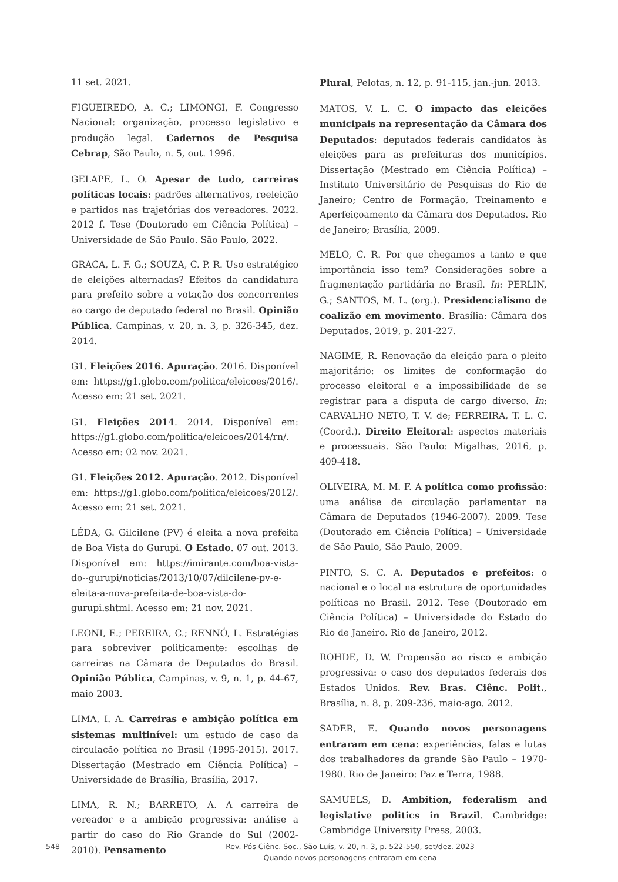11 set. 2021.
FIGUEIREDO, A. C.; LIMONGI, F. Congresso Nacional: organização, processo legislativo e produção legal. Cadernos de Pesquisa Cebrap, São Paulo, n. 5, out. 1996.
GELAPE, L. O. Apesar de tudo, carreiras políticas locais: padrões alternativos, reeleição e partidos nas trajetórias dos vereadores. 2022. 2012 f. Tese (Doutorado em Ciência Política) – Universidade de São Paulo. São Paulo, 2022.
GRAÇA, L. F. G.; SOUZA, C. P. R. Uso estratégico de eleições alternadas? Efeitos da candidatura para prefeito sobre a votação dos concorrentes ao cargo de deputado federal no Brasil. Opinião Pública, Campinas, v. 20, n. 3, p. 326-345, dez. 2014.
G1. Eleições 2016. Apuração. 2016. Disponível em: https://g1.globo.com/politica/eleicoes/2016/. Acesso em: 21 set. 2021.
G1. Eleições 2014. 2014. Disponível em: https://g1.globo.com/politica/eleicoes/2014/rn/. Acesso em: 02 nov. 2021.
G1. Eleições 2012. Apuração. 2012. Disponível em: https://g1.globo.com/politica/eleicoes/2012/. Acesso em: 21 set. 2021.
LÉDA, G. Gilcilene (PV) é eleita a nova prefeita de Boa Vista do Gurupi. O Estado. 07 out. 2013. Disponível em: https://imirante.com/boa-vista-do--gurupi/noticias/2013/10/07/dilcilene-pv-e-eleita-a-nova-prefeita-de-boa-vista-do-gurupi.shtml. Acesso em: 21 nov. 2021.
LEONI, E.; PEREIRA, C.; RENNÓ, L. Estratégias para sobreviver politicamente: escolhas de carreiras na Câmara de Deputados do Brasil. Opinião Pública, Campinas, v. 9, n. 1, p. 44-67, maio 2003.
LIMA, I. A. Carreiras e ambição política em sistemas multinível: um estudo de caso da circulação política no Brasil (1995-2015). 2017. Dissertação (Mestrado em Ciência Política) – Universidade de Brasília, Brasília, 2017.
LIMA, R. N.; BARRETO, A. A carreira de vereador e a ambição progressiva: análise a partir do caso do Rio Grande do Sul (2002-2010). Pensamento
Plural, Pelotas, n. 12, p. 91-115, jan.-jun. 2013.
MATOS, V. L. C. O impacto das eleições municipais na representação da Câmara dos Deputados: deputados federais candidatos às eleições para as prefeituras dos municípios. Dissertação (Mestrado em Ciência Política) – Instituto Universitário de Pesquisas do Rio de Janeiro; Centro de Formação, Treinamento e Aperfeiçoamento da Câmara dos Deputados. Rio de Janeiro; Brasília, 2009.
MELO, C. R. Por que chegamos a tanto e que importância isso tem? Considerações sobre a fragmentação partidária no Brasil. In: PERLIN, G.; SANTOS, M. L. (org.). Presidencialismo de coalizão em movimento. Brasília: Câmara dos Deputados, 2019, p. 201-227.
NAGIME, R. Renovação da eleição para o pleito majoritário: os limites de conformação do processo eleitoral e a impossibilidade de se registrar para a disputa de cargo diverso. In: CARVALHO NETO, T. V. de; FERREIRA, T. L. C. (Coord.). Direito Eleitoral: aspectos materiais e processuais. São Paulo: Migalhas, 2016, p. 409-418.
OLIVEIRA, M. M. F. A política como profissão: uma análise de circulação parlamentar na Câmara de Deputados (1946-2007). 2009. Tese (Doutorado em Ciência Política) – Universidade de São Paulo, São Paulo, 2009.
PINTO, S. C. A. Deputados e prefeitos: o nacional e o local na estrutura de oportunidades políticas no Brasil. 2012. Tese (Doutorado em Ciência Política) – Universidade do Estado do Rio de Janeiro. Rio de Janeiro, 2012.
ROHDE, D. W. Propensão ao risco e ambição progressiva: o caso dos deputados federais dos Estados Unidos. Rev. Bras. Ciênc. Polit., Brasília, n. 8, p. 209-236, maio-ago. 2012.
SADER, E. Quando novos personagens entraram em cena: experiências, falas e lutas dos trabalhadores da grande São Paulo – 1970-1980. Rio de Janeiro: Paz e Terra, 1988.
SAMUELS, D. Ambition, federalism and legislative politics in Brazil. Cambridge: Cambridge University Press, 2003.
548
Rev. Pós Ciênc. Soc., São Luís, v. 20, n. 3, p. 522-550, set/dez. 2023
Quando novos personagens entraram em cena